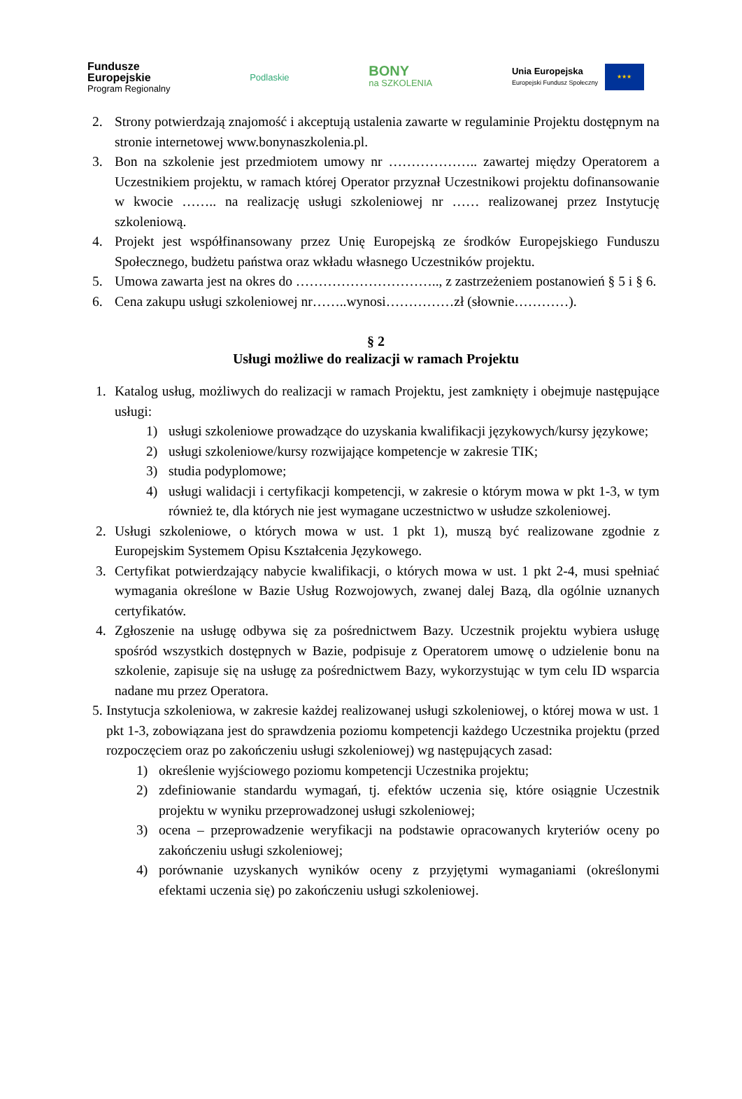Fundusze
Europejskie
Program Regionalny
Podlaskie
BONY
na SZKOLENIA
Unia Europejska
Europejski Fundusz Społeczny
★★★
2. Strony potwierdzają znajomość i akceptują ustalenia zawarte w regulaminie Projektu dostępnym na stronie internetowej www.bonynaszkolenia.pl.
3. Bon na szkolenie jest przedmiotem umowy nr ……………….. zawartej między Operatorem a Uczestnikiem projektu, w ramach której Operator przyznał Uczestnikowi projektu dofinansowanie w kwocie …….. na realizację usługi szkoleniowej nr …… realizowanej przez Instytucję szkoleniową.
4. Projekt jest współfinansowany przez Unię Europejską ze środków Europejskiego Funduszu Społecznego, budżetu państwa oraz wkładu własnego Uczestników projektu.
5. Umowa zawarta jest na okres do ………………………….., z zastrzeżeniem postanowień § 5 i § 6.
6. Cena zakupu usługi szkoleniowej nr……..wynosi……………zł (słownie…………).
§ 2
Usługi możliwe do realizacji w ramach Projektu
1. Katalog usług, możliwych do realizacji w ramach Projektu, jest zamknięty i obejmuje następujące usługi:
1) usługi szkoleniowe prowadzące do uzyskania kwalifikacji językowych/kursy językowe;
2) usługi szkoleniowe/kursy rozwijające kompetencje w zakresie TIK;
3) studia podyplomowe;
4) usługi walidacji i certyfikacji kompetencji, w zakresie o którym mowa w pkt 1-3, w tym również te, dla których nie jest wymagane uczestnictwo w usłudze szkoleniowej.
2. Usługi szkoleniowe, o których mowa w ust. 1 pkt 1), muszą być realizowane zgodnie z Europejskim Systemem Opisu Kształcenia Językowego.
3. Certyfikat potwierdzający nabycie kwalifikacji, o których mowa w ust. 1 pkt 2-4, musi spełniać wymagania określone w Bazie Usług Rozwojowych, zwanej dalej Bazą, dla ogólnie uznanych certyfikatów.
4. Zgłoszenie na usługę odbywa się za pośrednictwem Bazy. Uczestnik projektu wybiera usługę spośród wszystkich dostępnych w Bazie, podpisuje z Operatorem umowę o udzielenie bonu na szkolenie, zapisuje się na usługę za pośrednictwem Bazy, wykorzystując w tym celu ID wsparcia nadane mu przez Operatora.
5. Instytucja szkoleniowa, w zakresie każdej realizowanej usługi szkoleniowej, o której mowa w ust. 1 pkt 1-3, zobowiązana jest do sprawdzenia poziomu kompetencji każdego Uczestnika projektu (przed rozpoczęciem oraz po zakończeniu usługi szkoleniowej) wg następujących zasad:
1) określenie wyjściowego poziomu kompetencji Uczestnika projektu;
2) zdefiniowanie standardu wymagań, tj. efektów uczenia się, które osiągnie Uczestnik projektu w wyniku przeprowadzonej usługi szkoleniowej;
3) ocena – przeprowadzenie weryfikacji na podstawie opracowanych kryteriów oceny po zakończeniu usługi szkoleniowej;
4) porównanie uzyskanych wyników oceny z przyjętymi wymaganiami (określonymi efektami uczenia się) po zakończeniu usługi szkoleniowej.